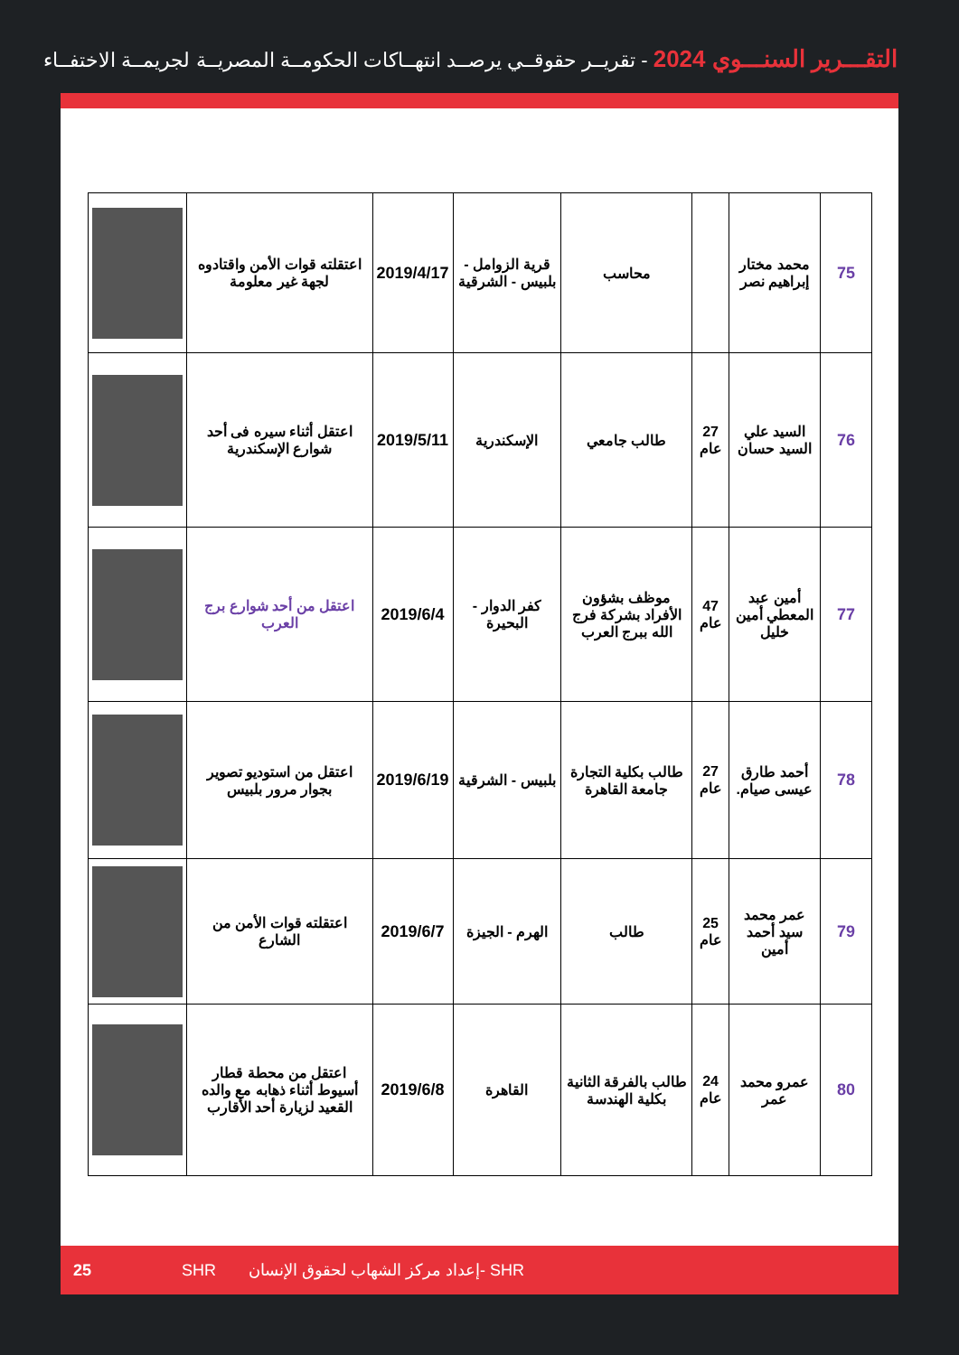التقـــرير السنـــوي 2024 - تقريــر حقوقــي يرصــد انتهــاكات الحكومــة المصريــة لجريمــة الاختفــاء
| 75 | محمد مختار إبراهيم نصر | | محاسب | قرية الزوامل - بلبيس - الشرقية | 2019/4/17 | اعتقلته قوات الأمن واقتادوه لجهة غير معلومة | |
| 76 | السيد علي السيد حسان | 27 عام | طالب جامعي | الإسكندرية | 2019/5/11 | اعتقل أثناء سيره فى أحد شوارع الإسكندرية | |
| 77 | أمين عبد المعطي أمين خليل | 47 عام | موظف بشؤون الأفراد بشركة فرج الله ببرج العرب | كفر الدوار - البحيرة | 2019/6/4 | اعتقل من أحد شوارع برج العرب | |
| 78 | أحمد طارق عيسى صيام. | 27 عام | طالب بكلية التجارة جامعة القاهرة | بلبيس - الشرقية | 2019/6/19 | اعتقل من استوديو تصوير بجوار مرور بلبيس | |
| 79 | عمر محمد سيد أحمد أمين | 25 عام | طالب | الهرم - الجيزة | 2019/6/7 | اعتقلته قوات الأمن من الشارع | |
| 80 | عمرو محمد عمر | 24 عام | طالب بالفرقة الثانية بكلية الهندسة | القاهرة | 2019/6/8 | اعتقل من محطة قطار أسيوط أثناء ذهابه مع والده القعيد لزيارة أحد الأقارب | |
25 SHR إعداد مركز الشهاب لحقوق الإنسان- SHR